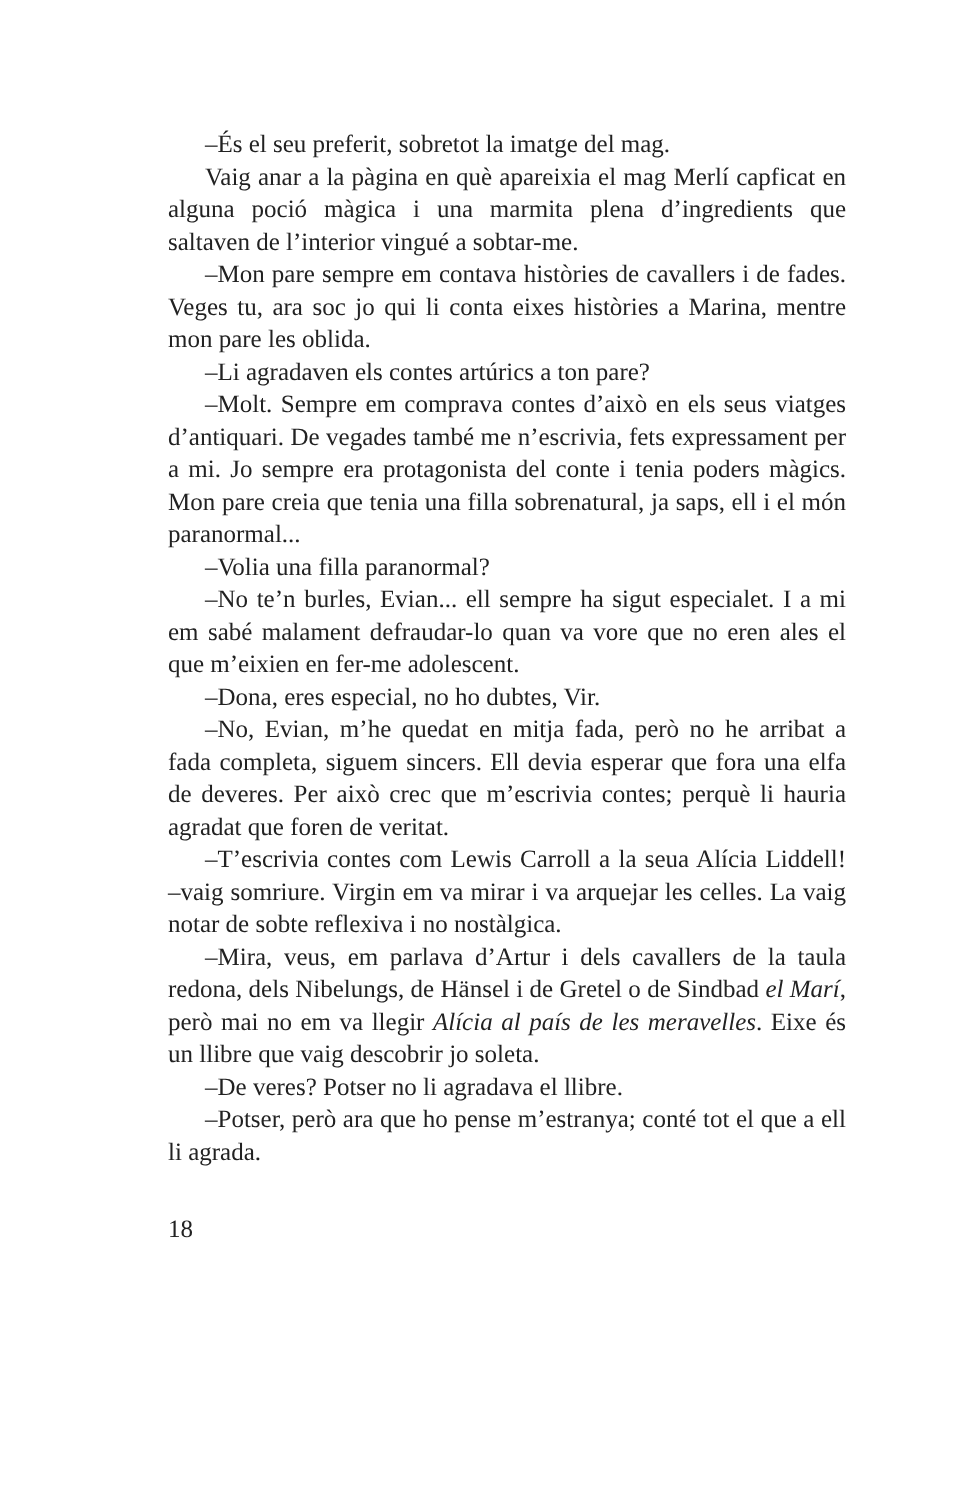–És el seu preferit, sobretot la imatge del mag.
Vaig anar a la pàgina en què apareixia el mag Merlí capficat en alguna poció màgica i una marmita plena d’ingredients que saltaven de l’interior vingué a sobtar-me.
–Mon pare sempre em contava històries de cavallers i de fades. Veges tu, ara soc jo qui li conta eixes històries a Marina, mentre mon pare les oblida.
–Li agradaven els contes artúrics a ton pare?
–Molt. Sempre em comprava contes d’això en els seus viatges d’antiquari. De vegades també me n’escrivia, fets expressament per a mi. Jo sempre era protagonista del conte i tenia poders màgics. Mon pare creia que tenia una filla sobrenatural, ja saps, ell i el món paranormal...
–Volia una filla paranormal?
–No te’n burles, Evian... ell sempre ha sigut especialet. I a mi em sabé malament defraudar-lo quan va vore que no eren ales el que m’eixien en fer-me adolescent.
–Dona, eres especial, no ho dubtes, Vir.
–No, Evian, m’he quedat en mitja fada, però no he arribat a fada completa, siguem sincers. Ell devia esperar que fora una elfa de deveres. Per això crec que m’escrivia contes; perquè li hauria agradat que foren de veritat.
–T’escrivia contes com Lewis Carroll a la seua Alícia Liddell! –vaig somriure. Virgin em va mirar i va arquejar les celles. La vaig notar de sobte reflexiva i no nostàlgica.
–Mira, veus, em parlava d’Artur i dels cavallers de la taula redona, dels Nibelungs, de Hänsel i de Gretel o de Sindbad el Marí, però mai no em va llegir Alícia al país de les meravelles. Eixe és un llibre que vaig descobrir jo soleta.
–De veres? Potser no li agradava el llibre.
–Potser, però ara que ho pense m’estranya; conté tot el que a ell li agrada.
18